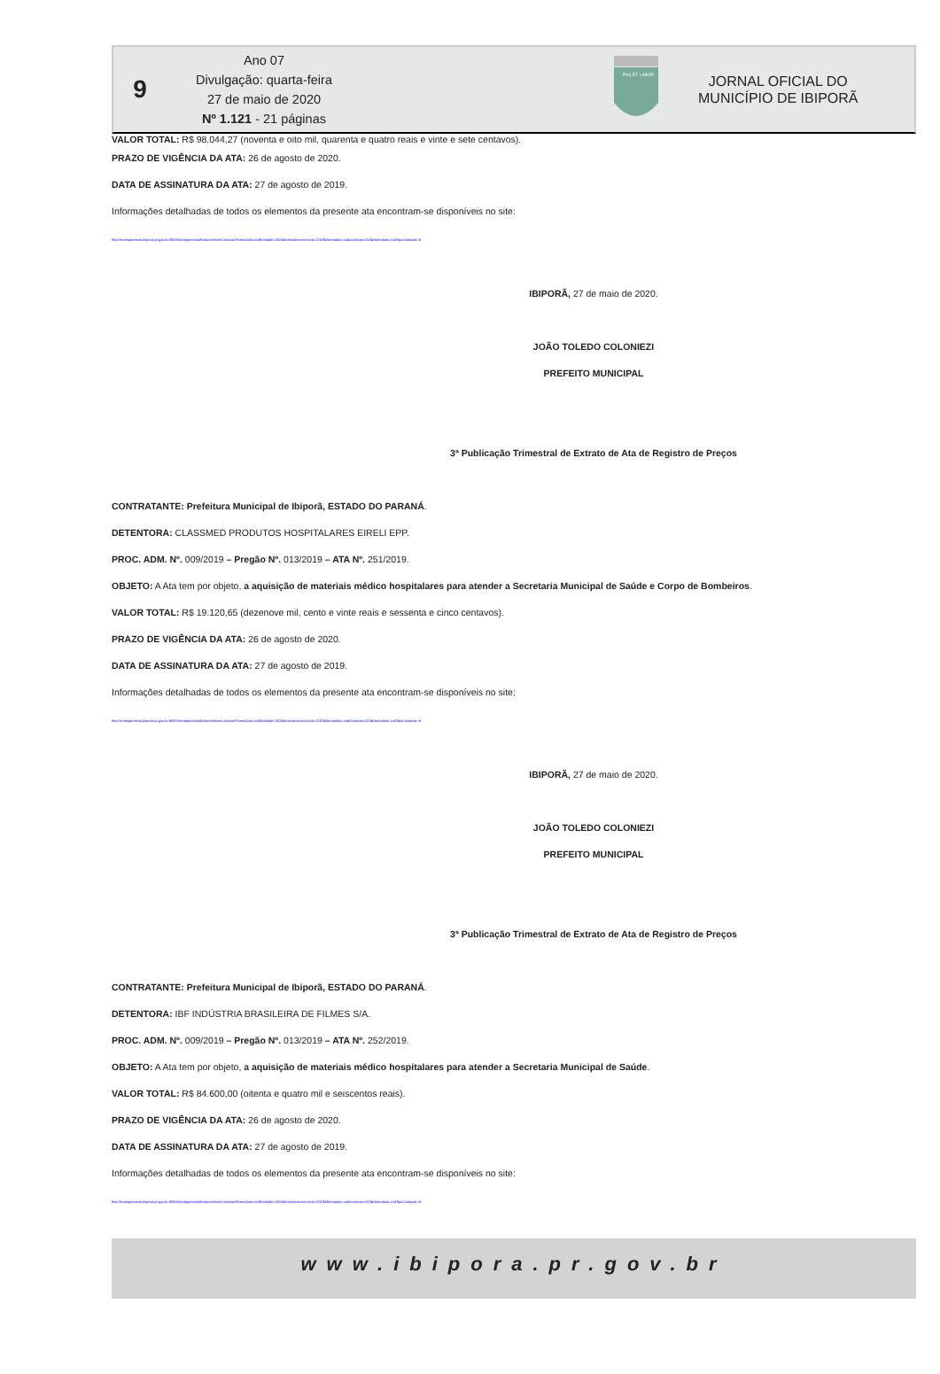9
Ano 07
Divulgação: quarta-feira
27 de maio de 2020
Nº 1.121 - 21 páginas
PAX ET LABOR
JORNAL OFICIAL DO
MUNICÍPIO DE IBIPORÃ
VALOR TOTAL: R$ 98.044,27 (noventa e oito mil, quarenta e quatro reais e vinte e sete centavos).
PRAZO DE VIGÊNCIA DA ATA: 26 de agosto de 2020.
DATA DE ASSINATURA DA ATA: 27 de agosto de 2019.
Informações detalhadas de todos os elementos da presente ata encontram-se disponíveis no site:
http://transparencia.ibipora.pr.gov.br:8080/transparencia/licitacoes/verLicitacao?formulario.codEntidade=332&formulario.exercicio=2019&formulario.codLicitacao=013&formulario.codTipoLicitacao=6
IBIPORÃ, 27 de maio de 2020.
JOÃO TOLEDO COLONIEZI
PREFEITO MUNICIPAL
3ª Publicação Trimestral de Extrato de Ata de Registro de Preços
CONTRATANTE: Prefeitura Municipal de Ibiporã, ESTADO DO PARANÁ.
DETENTORA: CLASSMED PRODUTOS HOSPITALARES EIRELI EPP.
PROC. ADM. Nº. 009/2019 – Pregão Nº. 013/2019 – ATA Nº. 251/2019.
OBJETO: A Ata tem por objeto, a aquisição de materiais médico hospitalares para atender a Secretaria Municipal de Saúde e Corpo de Bombeiros.
VALOR TOTAL: R$ 19.120,65 (dezenove mil, cento e vinte reais e sessenta e cinco centavos).
PRAZO DE VIGÊNCIA DA ATA: 26 de agosto de 2020.
DATA DE ASSINATURA DA ATA: 27 de agosto de 2019.
Informações detalhadas de todos os elementos da presente ata encontram-se disponíveis no site:
http://transparencia.ibipora.pr.gov.br:8080/transparencia/licitacoes/verLicitacao?formulario.codEntidade=332&formulario.exercicio=2019&formulario.codLicitacao=013&formulario.codTipoLicitacao=6
IBIPORÃ, 27 de maio de 2020.
JOÃO TOLEDO COLONIEZI
PREFEITO MUNICIPAL
3ª Publicação Trimestral de Extrato de Ata de Registro de Preços
CONTRATANTE: Prefeitura Municipal de Ibiporã, ESTADO DO PARANÁ.
DETENTORA: IBF INDÚSTRIA BRASILEIRA DE FILMES S/A.
PROC. ADM. Nº. 009/2019 – Pregão Nº. 013/2019 – ATA Nº. 252/2019.
OBJETO: A Ata tem por objeto, a aquisição de materiais médico hospitalares para atender a Secretaria Municipal de Saúde.
VALOR TOTAL: R$ 84.600,00 (oitenta e quatro mil e seiscentos reais).
PRAZO DE VIGÊNCIA DA ATA: 26 de agosto de 2020.
DATA DE ASSINATURA DA ATA: 27 de agosto de 2019.
Informações detalhadas de todos os elementos da presente ata encontram-se disponíveis no site:
http://transparencia.ibipora.pr.gov.br:8080/transparencia/licitacoes/verLicitacao?formulario.codEntidade=332&formulario.exercicio=2019&formulario.codLicitacao=013&formulario.codTipoLicitacao=6
www.ibipora.pr.gov.br